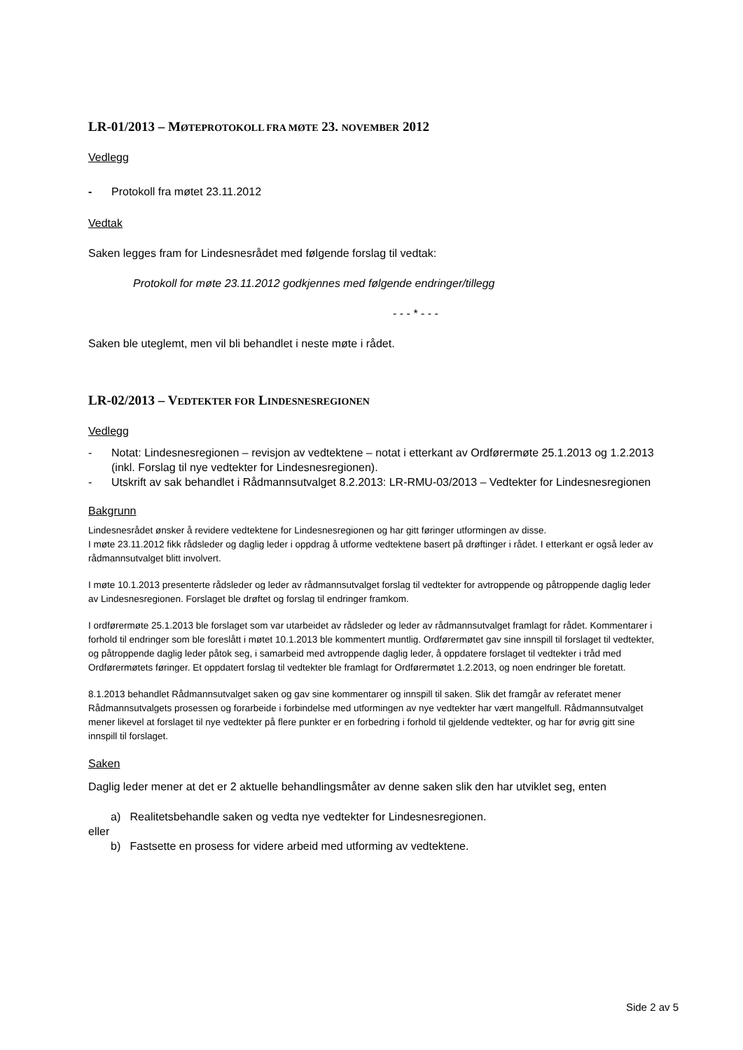LR-01/2013 – MØTEPROTOKOLL FRA MØTE 23. NOVEMBER 2012
Vedlegg
- Protokoll fra møtet 23.11.2012
Vedtak
Saken legges fram for Lindesnesrådet med følgende forslag til vedtak:
Protokoll for møte 23.11.2012 godkjennes med følgende endringer/tillegg
- - - * - - -
Saken ble uteglemt, men vil bli behandlet i neste møte i rådet.
LR-02/2013 – VEDTEKTER FOR LINDESNESREGIONEN
Vedlegg
- Notat: Lindesnesregionen – revisjon av vedtektene – notat i etterkant av Ordførermøte 25.1.2013 og 1.2.2013 (inkl. Forslag til nye vedtekter for Lindesnesregionen).
- Utskrift av sak behandlet i Rådmannsutvalget 8.2.2013: LR-RMU-03/2013 – Vedtekter for Lindesnesregionen
Bakgrunn
Lindesnesrådet ønsker å revidere vedtektene for Lindesnesregionen og har gitt føringer utformingen av disse.
I møte 23.11.2012 fikk rådsleder og daglig leder i oppdrag å utforme vedtektene basert på drøftinger i rådet. I etterkant er også leder av rådmannsutvalget blitt involvert.
I møte 10.1.2013 presenterte rådsleder og leder av rådmannsutvalget forslag til vedtekter for avtroppende og påtroppende daglig leder av Lindesnesregionen. Forslaget ble drøftet og forslag til endringer framkom.
I ordførermøte 25.1.2013 ble forslaget som var utarbeidet av rådsleder og leder av rådmannsutvalget framlagt for rådet. Kommentarer i forhold til endringer som ble foreslått i møtet 10.1.2013 ble kommentert muntlig. Ordførermøtet gav sine innspill til forslaget til vedtekter, og påtroppende daglig leder påtok seg, i samarbeid med avtroppende daglig leder, å oppdatere forslaget til vedtekter i tråd med Ordførermøtets føringer. Et oppdatert forslag til vedtekter ble framlagt for Ordførermøtet 1.2.2013, og noen endringer ble foretatt.
8.1.2013 behandlet Rådmannsutvalget saken og gav sine kommentarer og innspill til saken. Slik det framgår av referatet mener Rådmannsutvalgets prosessen og forarbeide i forbindelse med utformingen av nye vedtekter har vært mangelfull. Rådmannsutvalget mener likevel at forslaget til nye vedtekter på flere punkter er en forbedring i forhold til gjeldende vedtekter, og har for øvrig gitt sine innspill til forslaget.
Saken
Daglig leder mener at det er 2 aktuelle behandlingsmåter av denne saken slik den har utviklet seg, enten
a) Realitetsbehandle saken og vedta nye vedtekter for Lindesnesregionen.
eller
b) Fastsette en prosess for videre arbeid med utforming av vedtektene.
Side 2 av 5